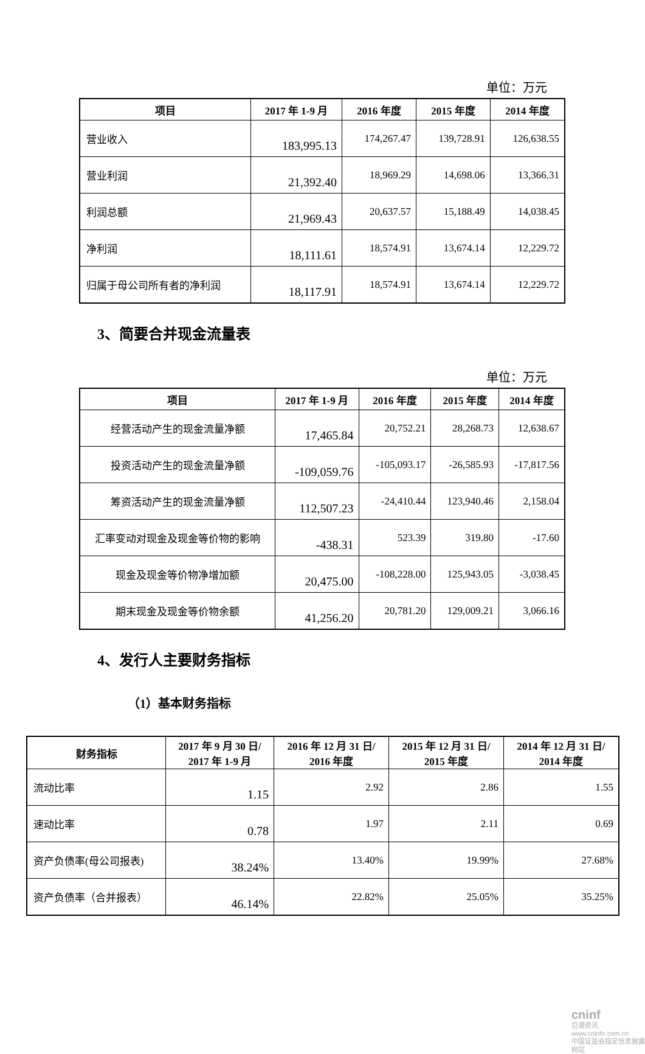单位：万元
| 项目 | 2017 年 1-9 月 | 2016 年度 | 2015 年度 | 2014 年度 |
| --- | --- | --- | --- | --- |
| 营业收入 | 183,995.13 | 174,267.47 | 139,728.91 | 126,638.55 |
| 营业利润 | 21,392.40 | 18,969.29 | 14,698.06 | 13,366.31 |
| 利润总额 | 21,969.43 | 20,637.57 | 15,188.49 | 14,038.45 |
| 净利润 | 18,111.61 | 18,574.91 | 13,674.14 | 12,229.72 |
| 归属于母公司所有者的净利润 | 18,117.91 | 18,574.91 | 13,674.14 | 12,229.72 |
3、简要合并现金流量表
单位：万元
| 项目 | 2017 年 1-9 月 | 2016 年度 | 2015 年度 | 2014 年度 |
| --- | --- | --- | --- | --- |
| 经营活动产生的现金流量净额 | 17,465.84 | 20,752.21 | 28,268.73 | 12,638.67 |
| 投资活动产生的现金流量净额 | -109,059.76 | -105,093.17 | -26,585.93 | -17,817.56 |
| 筹资活动产生的现金流量净额 | 112,507.23 | -24,410.44 | 123,940.46 | 2,158.04 |
| 汇率变动对现金及现金等价物的影响 | -438.31 | 523.39 | 319.80 | -17.60 |
| 现金及现金等价物净增加额 | 20,475.00 | -108,228.00 | 125,943.05 | -3,038.45 |
| 期末现金及现金等价物余额 | 41,256.20 | 20,781.20 | 129,009.21 | 3,066.16 |
4、发行人主要财务指标
（1）基本财务指标
| 财务指标 | 2017 年 9 月 30 日/ 2017 年 1-9 月 | 2016 年 12 月 31 日/ 2016 年度 | 2015 年 12 月 31 日/ 2015 年度 | 2014 年 12 月 31 日/ 2014 年度 |
| --- | --- | --- | --- | --- |
| 流动比率 | 1.15 | 2.92 | 2.86 | 1.55 |
| 速动比率 | 0.78 | 1.97 | 2.11 | 0.69 |
| 资产负债率(母公司报表) | 38.24% | 13.40% | 19.99% | 27.68% |
| 资产负债率（合并报表） | 46.14% | 22.82% | 25.05% | 35.25% |
cninf
巨潮资讯
www.cninfo.com.cn
中国证监会指定信息披露网站